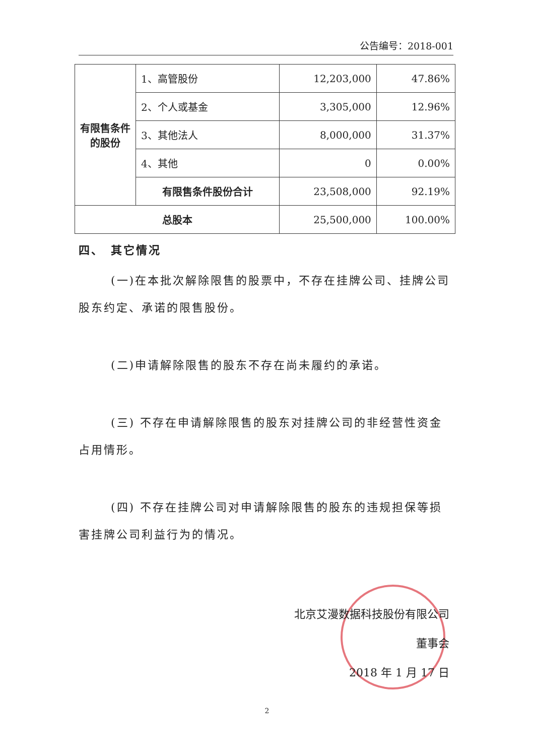公告编号：2018-001
| 有限售条件的股份 | 1、高管股份 | 12,203,000 | 47.86% |
| | 2、个人或基金 | 3,305,000 | 12.96% |
| | 3、其他法人 | 8,000,000 | 31.37% |
| | 4、其他 | 0 | 0.00% |
| | 有限售条件股份合计 | 23,508,000 | 92.19% |
| 总股本 | | 25,500,000 | 100.00% |
四、　其它情况
(一)在本批次解除限售的股票中，不存在挂牌公司、挂牌公司股东约定、承诺的限售股份。
(二)申请解除限售的股东不存在尚未履约的承诺。
(三) 不存在申请解除限售的股东对挂牌公司的非经营性资金占用情形。
(四) 不存在挂牌公司对申请解除限售的股东的违规担保等损害挂牌公司利益行为的情况。
北京艾漫数据科技股份有限公司
董事会
2018 年 1 月 17 日
2